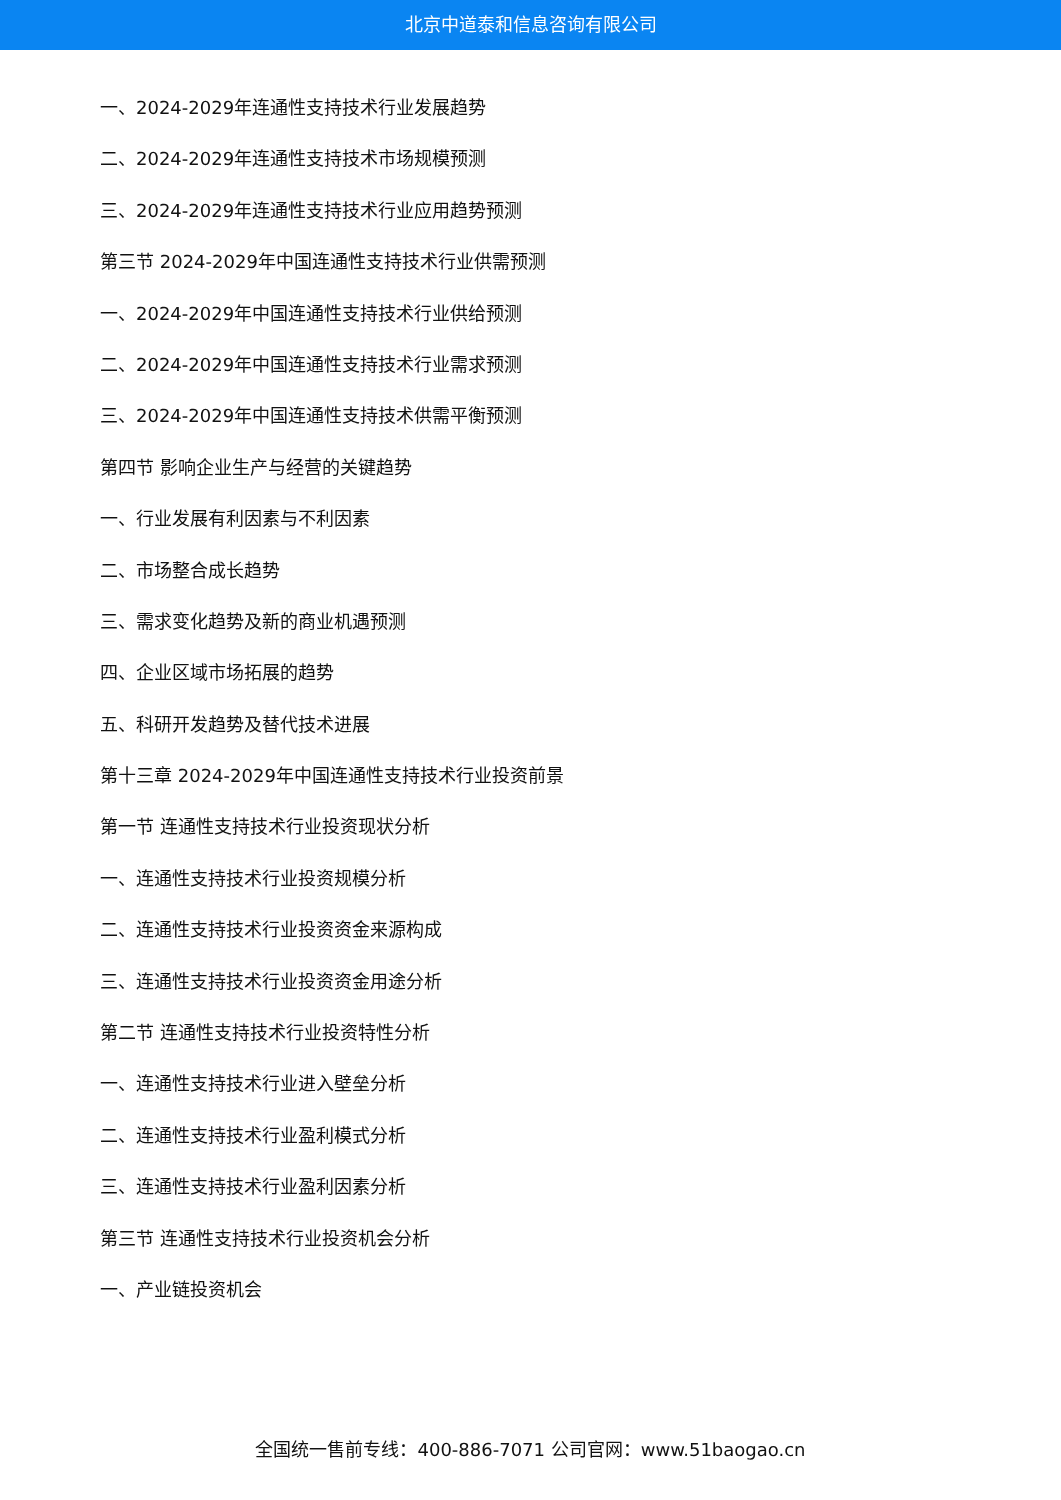北京中道泰和信息咨询有限公司
一、2024-2029年连通性支持技术行业发展趋势
二、2024-2029年连通性支持技术市场规模预测
三、2024-2029年连通性支持技术行业应用趋势预测
第三节 2024-2029年中国连通性支持技术行业供需预测
一、2024-2029年中国连通性支持技术行业供给预测
二、2024-2029年中国连通性支持技术行业需求预测
三、2024-2029年中国连通性支持技术供需平衡预测
第四节 影响企业生产与经营的关键趋势
一、行业发展有利因素与不利因素
二、市场整合成长趋势
三、需求变化趋势及新的商业机遇预测
四、企业区域市场拓展的趋势
五、科研开发趋势及替代技术进展
第十三章 2024-2029年中国连通性支持技术行业投资前景
第一节 连通性支持技术行业投资现状分析
一、连通性支持技术行业投资规模分析
二、连通性支持技术行业投资资金来源构成
三、连通性支持技术行业投资资金用途分析
第二节 连通性支持技术行业投资特性分析
一、连通性支持技术行业进入壁垒分析
二、连通性支持技术行业盈利模式分析
三、连通性支持技术行业盈利因素分析
第三节 连通性支持技术行业投资机会分析
一、产业链投资机会
全国统一售前专线：400-886-7071 公司官网：www.51baogao.cn